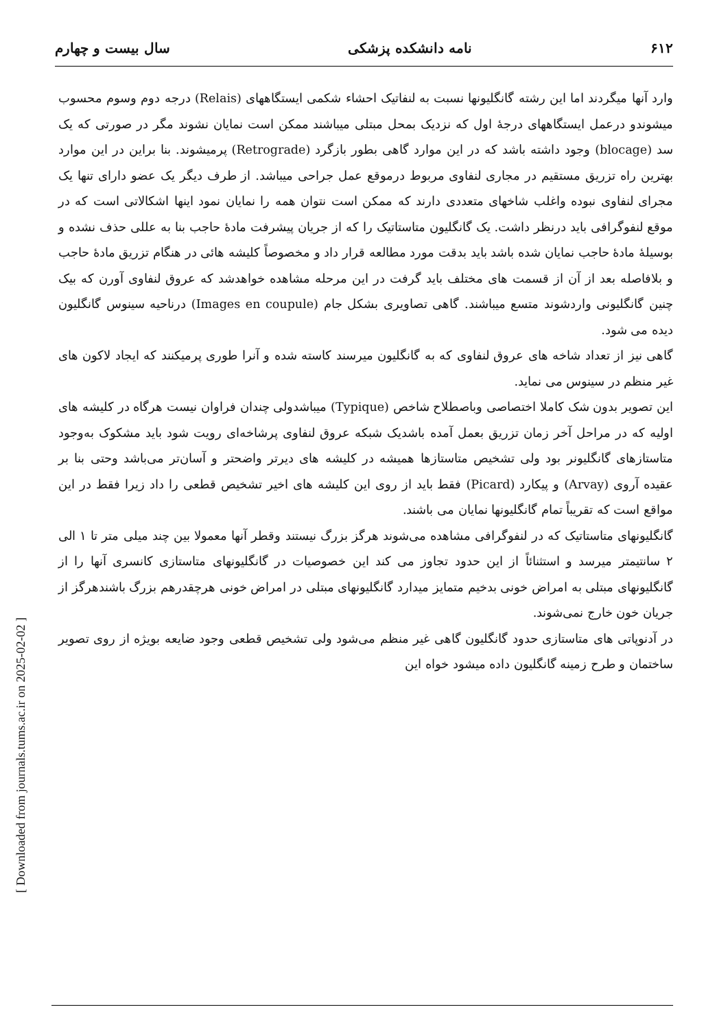[ Downloaded from journals.tums.ac.ir on 2025-02-02 ]
۶۱۲ نامه دانشکده پزشکی سال بیست و چهارم
وارد آنها میگردند اما این رشته گانگلیونها نسبت به لنفاتیک احشاء شکمی ایستگاههای (Relais) درجه دوم وسوم محسوب میشوندو درعمل ایستگاههای درجهٔ اول که نزدیک بمحل مبتلی میباشند ممکن است نمایان نشوند مگر در صورتی که یک سد (blocage) وجود داشته باشد که در این موارد گاهی بطور بازگرد (Retrograde) پرمیشوند. بنا براین در این موارد بهترین راه تزریق مستقیم در مجاری لنفاوی مربوط درموقع عمل جراحی میباشد. از طرف دیگر یک عضو دارای تنها یک مجرای لنفاوی نبوده واغلب شاخهای متعددی دارند که ممکن است نتوان همه را نمایان نمود اینها اشکالاتی است که در موقع لنفوگرافی باید درنظر داشت. یک گانگلیون متاستاتیک را که از جریان پیشرفت مادهٔ حاجب بنا به عللی حذف نشده و بوسیلهٔ مادهٔ حاجب نمایان شده باشد باید بدقت مورد مطالعه قرار داد و مخصوصاً کلیشه هائی در هنگام تزریق مادهٔ حاجب و بلافاصله بعد از آن از قسمت های مختلف باید گرفت در این مرحله مشاهده خواهدشد که عروق لنفاوی آورن که بیک چنین گانگلیونی واردشوند متسع میباشند. گاهی تصاویری بشکل جام (Images en coupule) درناحیه سینوس گانگلیون دیده می شود.
گاهی نیز از تعداد شاخه های عروق لنفاوی که به گانگلیون میرسند کاسته شده و آنرا طوری پرمیکنند که ایجاد لاکون های غیر منظم در سینوس می نماید.
این تصویر بدون شک کاملا اختصاصی وباصطلاح شاخص (Typique) میباشدولی چندان فراوان نیست هرگاه در کلیشه های اولیه که در مراحل آخر زمان تزریق بعمل آمده باشدیک شبکه عروق لنفاوی پرشاخه‌ای رویت شود باید مشکوک به‌وجود متاستازهای گانگلیونر بود ولی تشخیص متاستازها همیشه در کلیشه های دیرتر واضحتر و آسان‌تر می‌باشد وحتی بنا بر عقیده آروی (Arvay) و پیکارد (Picard) فقط باید از روی این کلیشه های اخیر تشخیص قطعی را داد زیرا فقط در این مواقع است که تقریباً تمام گانگلیونها نمایان می باشند.
گانگلیونهای متاستاتیک که در لنفوگرافی مشاهده می‌شوند هرگز بزرگ نیستند وقطر آنها معمولا بین چند میلی متر تا ۱ الی ۲ سانتیمتر میرسد و استثنائاً از این حدود تجاوز می کند این خصوصیات در گانگلیونهای متاستازی کانسری آنها را از گانگلیونهای مبتلی به امراض خونی بدخیم متمایز میدارد گانگلیونهای مبتلی در امراض خونی هرچقدرهم بزرگ باشندهرگز از جریان خون خارج نمی‌شوند.
در آدنوپاتی های متاستازی حدود گانگلیون گاهی غیر منظم می‌شود ولی تشخیص قطعی وجود ضایعه بویژه از روی تصویر ساختمان و طرح زمینه گانگلیون داده میشود خواه این